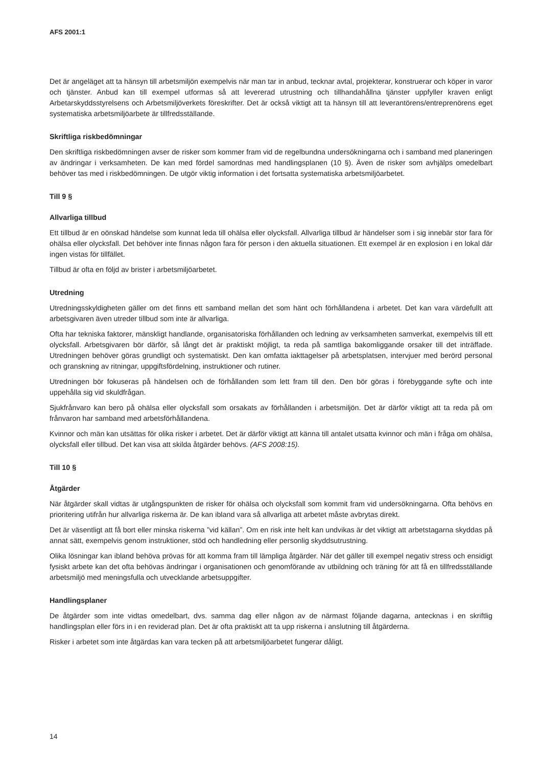AFS 2001:1
Det är angeläget att ta hänsyn till arbetsmiljön exempelvis när man tar in anbud, tecknar avtal, projekterar, konstruerar och köper in varor och tjänster. Anbud kan till exempel utformas så att levererad utrustning och tillhandahållna tjänster uppfyller kraven enligt Arbetarskyddsstyrelsens och Arbetsmiljöverkets föreskrifter. Det är också viktigt att ta hänsyn till att leverantörens/entreprenörens eget systematiska arbetsmiljöarbete är tillfredsställande.
Skriftliga riskbedömningar
Den skriftliga riskbedömningen avser de risker som kommer fram vid de regelbundna undersökningarna och i samband med planeringen av ändringar i verksamheten. De kan med fördel samordnas med handlingsplanen (10 §). Även de risker som avhjälps omedelbart behöver tas med i riskbedömningen. De utgör viktig information i det fortsatta systematiska arbetsmiljöarbetet.
Till 9 §
Allvarliga tillbud
Ett tillbud är en oönskad händelse som kunnat leda till ohälsa eller olycksfall. Allvarliga tillbud är händelser som i sig innebär stor fara för ohälsa eller olycksfall. Det behöver inte finnas någon fara för person i den aktuella situationen. Ett exempel är en explosion i en lokal där ingen vistas för tillfället.
Tillbud är ofta en följd av brister i arbetsmiljöarbetet.
Utredning
Utredningsskyldigheten gäller om det finns ett samband mellan det som hänt och förhållandena i arbetet. Det kan vara värdefullt att arbetsgivaren även utreder tillbud som inte är allvarliga.
Ofta har tekniska faktorer, mänskligt handlande, organisatoriska förhållanden och ledning av verksamheten samverkat, exempelvis till ett olycksfall. Arbetsgivaren bör därför, så långt det är praktiskt möjligt, ta reda på samtliga bakomliggande orsaker till det inträffade. Utredningen behöver göras grundligt och systematiskt. Den kan omfatta iakttagelser på arbetsplatsen, intervjuer med berörd personal och granskning av ritningar, uppgiftsfördelning, instruktioner och rutiner.
Utredningen bör fokuseras på händelsen och de förhållanden som lett fram till den. Den bör göras i förebyggande syfte och inte uppehålla sig vid skuldfrågan.
Sjukfrånvaro kan bero på ohälsa eller olycksfall som orsakats av förhållanden i arbetsmiljön. Det är därför viktigt att ta reda på om frånvaron har samband med arbetsförhållandena.
Kvinnor och män kan utsättas för olika risker i arbetet. Det är därför viktigt att känna till antalet utsatta kvinnor och män i fråga om ohälsa, olycksfall eller tillbud. Det kan visa att skilda åtgärder behövs. (AFS 2008:15).
Till 10 §
Åtgärder
När åtgärder skall vidtas är utgångspunkten de risker för ohälsa och olycksfall som kommit fram vid undersökningarna. Ofta behövs en prioritering utifrån hur allvarliga riskerna är. De kan ibland vara så allvarliga att arbetet måste avbrytas direkt.
Det är väsentligt att få bort eller minska riskerna ”vid källan”. Om en risk inte helt kan undvikas är det viktigt att arbetstagarna skyddas på annat sätt, exempelvis genom instruktioner, stöd och handledning eller personlig skyddsutrustning.
Olika lösningar kan ibland behöva prövas för att komma fram till lämpliga åtgärder. När det gäller till exempel negativ stress och ensidigt fysiskt arbete kan det ofta behövas ändringar i organisationen och genomförande av utbildning och träning för att få en tillfredsställande arbetsmiljö med meningsfulla och utvecklande arbetsuppgifter.
Handlingsplaner
De åtgärder som inte vidtas omedelbart, dvs. samma dag eller någon av de närmast följande dagarna, antecknas i en skriftlig handlingsplan eller förs in i en reviderad plan. Det är ofta praktiskt att ta upp riskerna i anslutning till åtgärderna.
Risker i arbetet som inte åtgärdas kan vara tecken på att arbetsmiljöarbetet fungerar dåligt.
14